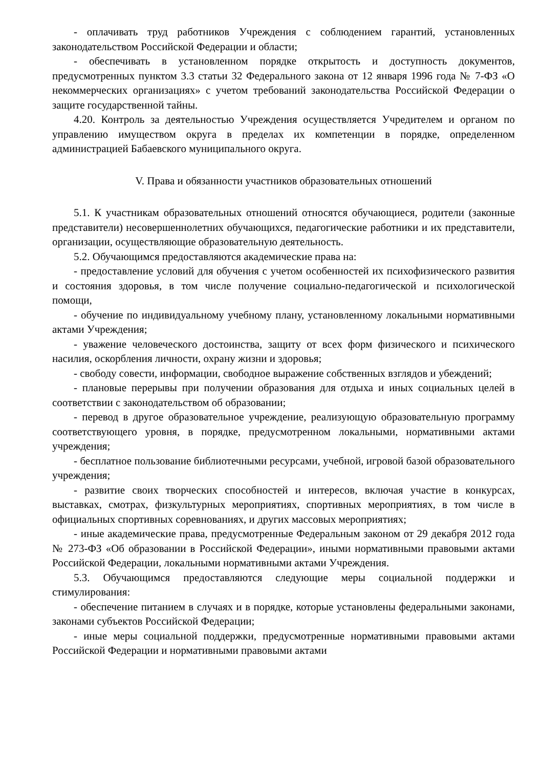- оплачивать труд работников Учреждения с соблюдением гарантий, установленных законодательством Российской Федерации и области;
- обеспечивать в установленном порядке открытость и доступность документов, предусмотренных пунктом 3.3 статьи 32 Федерального закона от 12 января 1996 года № 7-ФЗ «О некоммерческих организациях» с учетом требований законодательства Российской Федерации о защите государственной тайны.
4.20. Контроль за деятельностью Учреждения осуществляется Учредителем и органом по управлению имуществом округа в пределах их компетенции в порядке, определенном администрацией Бабаевского муниципального округа.
V. Права и обязанности участников образовательных отношений
5.1. К участникам образовательных отношений относятся обучающиеся, родители (законные представители) несовершеннолетних обучающихся, педагогические работники и их представители, организации, осуществляющие образовательную деятельность.
5.2. Обучающимся предоставляются академические права на:
- предоставление условий для обучения с учетом особенностей их психофизического развития и состояния здоровья, в том числе получение социально-педагогической и психологической помощи,
- обучение по индивидуальному учебному плану, установленному локальными нормативными актами Учреждения;
- уважение человеческого достоинства, защиту от всех форм физического и психического насилия, оскорбления личности, охрану жизни и здоровья;
- свободу совести, информации, свободное выражение собственных взглядов и убеждений;
- плановые перерывы при получении образования для отдыха и иных социальных целей в соответствии с законодательством об образовании;
- перевод в другое образовательное учреждение, реализующую образовательную программу соответствующего уровня, в порядке, предусмотренном локальными, нормативными актами учреждения;
- бесплатное пользование библиотечными ресурсами, учебной, игровой базой образовательного учреждения;
- развитие своих творческих способностей и интересов, включая участие в конкурсах, выставках, смотрах, физкультурных мероприятиях, спортивных мероприятиях, в том числе в официальных спортивных соревнованиях, и других массовых мероприятиях;
- иные академические права, предусмотренные Федеральным законом от 29 декабря 2012 года № 273-ФЗ «Об образовании в Российской Федерации», иными нормативными правовыми актами Российской Федерации, локальными нормативными актами Учреждения.
5.3. Обучающимся предоставляются следующие меры социальной поддержки и стимулирования:
- обеспечение питанием в случаях и в порядке, которые установлены федеральными законами, законами субъектов Российской Федерации;
- иные меры социальной поддержки, предусмотренные нормативными правовыми актами Российской Федерации и нормативными правовыми актами